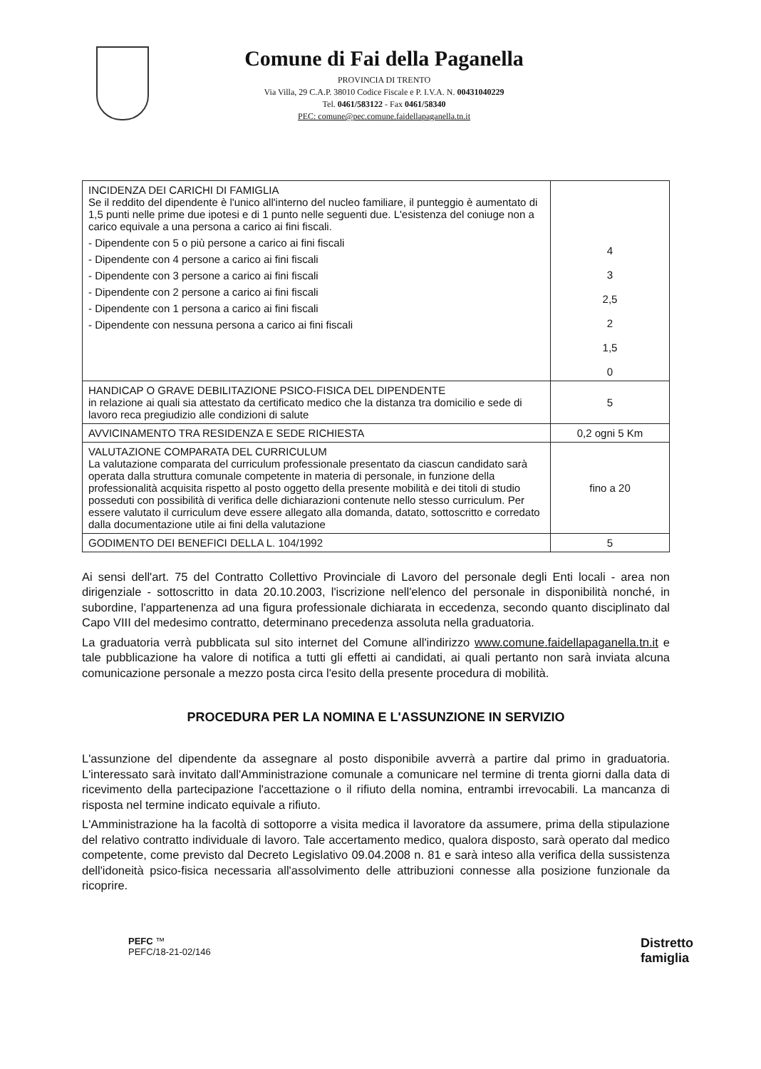Comune di Fai della Paganella
PROVINCIA DI TRENTO
Via Villa, 29 C.A.P. 38010 Codice Fiscale e P. I.V.A. N. 00431040229
Tel. 0461/583122 - Fax 0461/58340
PEC: comune@pec.comune.faidellapaganella.tn.it
| INCIDENZA DEI CARICHI DI FAMIGLIA Se il reddito del dipendente è l'unico all'interno del nucleo familiare, il punteggio è aumentato di 1,5 punti nelle prime due ipotesi e di 1 punto nelle seguenti due. L'esistenza del coniuge non a carico equivale a una persona a carico ai fini fiscali. - Dipendente con 5 o più persone a carico ai fini fiscali - Dipendente con 4 persone a carico ai fini fiscali - Dipendente con 3 persone a carico ai fini fiscali - Dipendente con 2 persone a carico ai fini fiscali - Dipendente con 1 persona a carico ai fini fiscali - Dipendente con nessuna persona a carico ai fini fiscali | 4 3 2,5 2 1,5 0 |
| HANDICAP O GRAVE DEBILITAZIONE PSICO-FISICA DEL DIPENDENTE in relazione ai quali sia attestato da certificato medico che la distanza tra domicilio e sede di lavoro reca pregiudizio alle condizioni di salute | 5 |
| AVVICINAMENTO TRA RESIDENZA E SEDE RICHIESTA | 0,2 ogni 5 Km |
| VALUTAZIONE COMPARATA DEL CURRICULUM La valutazione comparata del curriculum professionale presentato da ciascun candidato sarà operata dalla struttura comunale competente in materia di personale, in funzione della professionalità acquisita rispetto al posto oggetto della presente mobilità e dei titoli di studio posseduti con possibilità di verifica delle dichiarazioni contenute nello stesso curriculum. Per essere valutato il curriculum deve essere allegato alla domanda, datato, sottoscritto e corredato dalla documentazione utile ai fini della valutazione | fino a 20 |
| GODIMENTO DEI BENEFICI DELLA L. 104/1992 | 5 |
Ai sensi dell'art. 75 del Contratto Collettivo Provinciale di Lavoro del personale degli Enti locali - area non dirigenziale - sottoscritto in data 20.10.2003, l'iscrizione nell'elenco del personale in disponibilità nonché, in subordine, l'appartenenza ad una figura professionale dichiarata in eccedenza, secondo quanto disciplinato dal Capo VIII del medesimo contratto, determinano precedenza assoluta nella graduatoria.
La graduatoria verrà pubblicata sul sito internet del Comune all'indirizzo www.comune.faidellapaganella.tn.it e tale pubblicazione ha valore di notifica a tutti gli effetti ai candidati, ai quali pertanto non sarà inviata alcuna comunicazione personale a mezzo posta circa l'esito della presente procedura di mobilità.
PROCEDURA PER LA NOMINA E L'ASSUNZIONE IN SERVIZIO
L'assunzione del dipendente da assegnare al posto disponibile avverrà a partire dal primo in graduatoria. L'interessato sarà invitato dall'Amministrazione comunale a comunicare nel termine di trenta giorni dalla data di ricevimento della partecipazione l'accettazione o il rifiuto della nomina, entrambi irrevocabili. La mancanza di risposta nel termine indicato equivale a rifiuto.
L'Amministrazione ha la facoltà di sottoporre a visita medica il lavoratore da assumere, prima della stipulazione del relativo contratto individuale di lavoro. Tale accertamento medico, qualora disposto, sarà operato dal medico competente, come previsto dal Decreto Legislativo 09.04.2008 n. 81 e sarà inteso alla verifica della sussistenza dell'idoneità psico-fisica necessaria all'assolvimento delle attribuzioni connesse alla posizione funzionale da ricoprire.
PEFC ™
PEFC/18-21-02/146
Distretto
famiglia